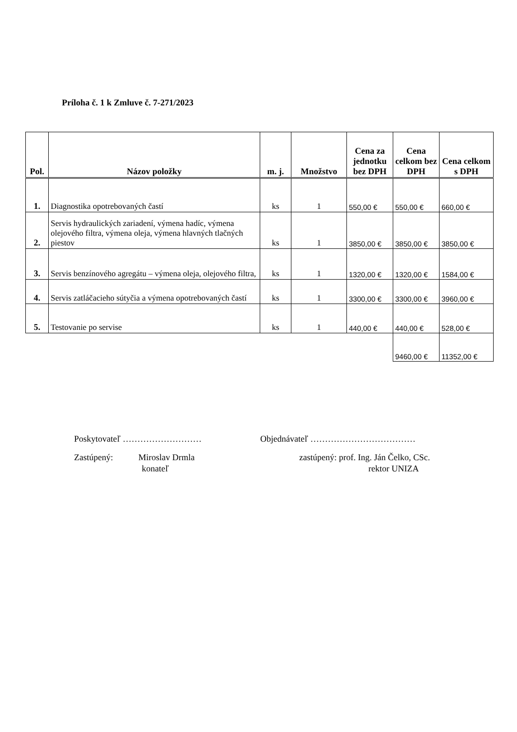Príloha č. 1 k Zmluve č. 7-271/2023
| Pol. | Názov položky | m. j. | Množstvo | Cena za jednotku bez DPH | Cena celkom bez DPH | Cena celkom s DPH |
| --- | --- | --- | --- | --- | --- | --- |
| 1. | Diagnostika opotrebovaných častí | ks | 1 | 550,00 € | 550,00 € | 660,00 € |
| 2. | Servis hydraulických zariadení, výmena hadíc, výmena olejového filtra, výmena oleja, výmena hlavných tlačných piestov | ks | 1 | 3850,00 € | 3850,00 € | 3850,00 € |
| 3. | Servis benzínového agregátu – výmena oleja, olejového filtra, | ks | 1 | 1320,00 € | 1320,00 € | 1584,00 € |
| 4. | Servis zatláčacieho sútyčia a výmena opotrebovaných častí | ks | 1 | 3300,00 € | 3300,00 € | 3960,00 € |
| 5. | Testovanie po servise | ks | 1 | 440,00 € | 440,00 € | 528,00 € |
| | | | | | 9460,00 € | 11352,00 € |
Poskytovateľ ……………………… Objednávateľ ………………………………
Zastúpený: Miroslav Drmla zastúpený: prof. Ing. Ján Čelko, CSc.
konateľ rektor UNIZA